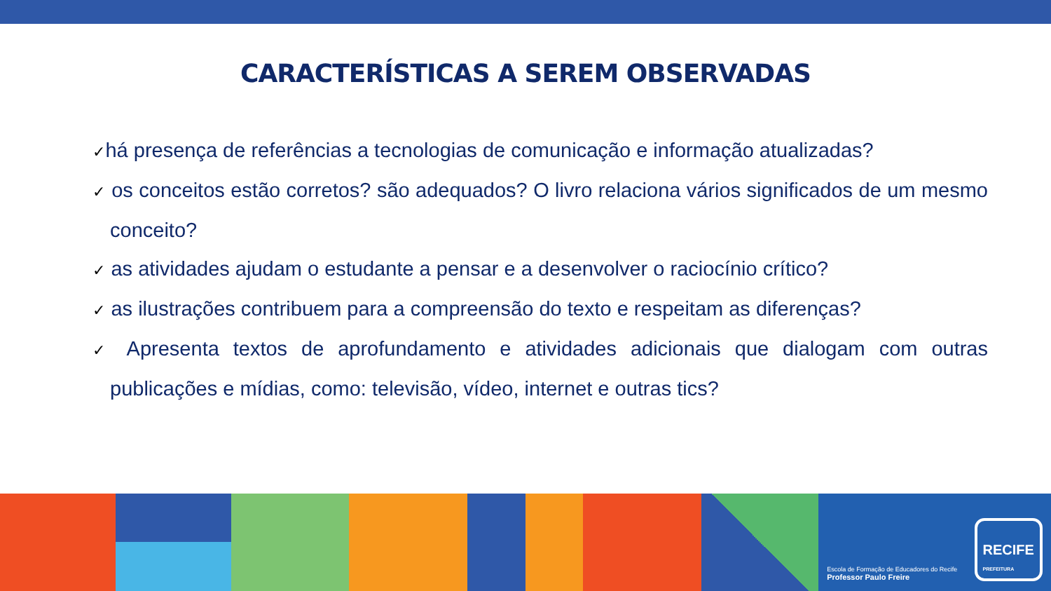CARACTERÍSTICAS A SEREM OBSERVADAS
✓há presença de referências a tecnologias de comunicação e informação atualizadas?
✓ os conceitos estão corretos? são adequados? O livro relaciona vários significados de um mesmo conceito?
✓ as atividades ajudam o estudante a pensar e a desenvolver o raciocínio crítico?
✓ as ilustrações contribuem para a compreensão do texto e respeitam as diferenças?
✓ Apresenta textos de aprofundamento e atividades adicionais que dialogam com outras publicações e mídias, como: televisão, vídeo, internet e outras tics?
Escola de Formação de Educadores do Recife
Professor Paulo Freire RECIFE
PREFEITURA